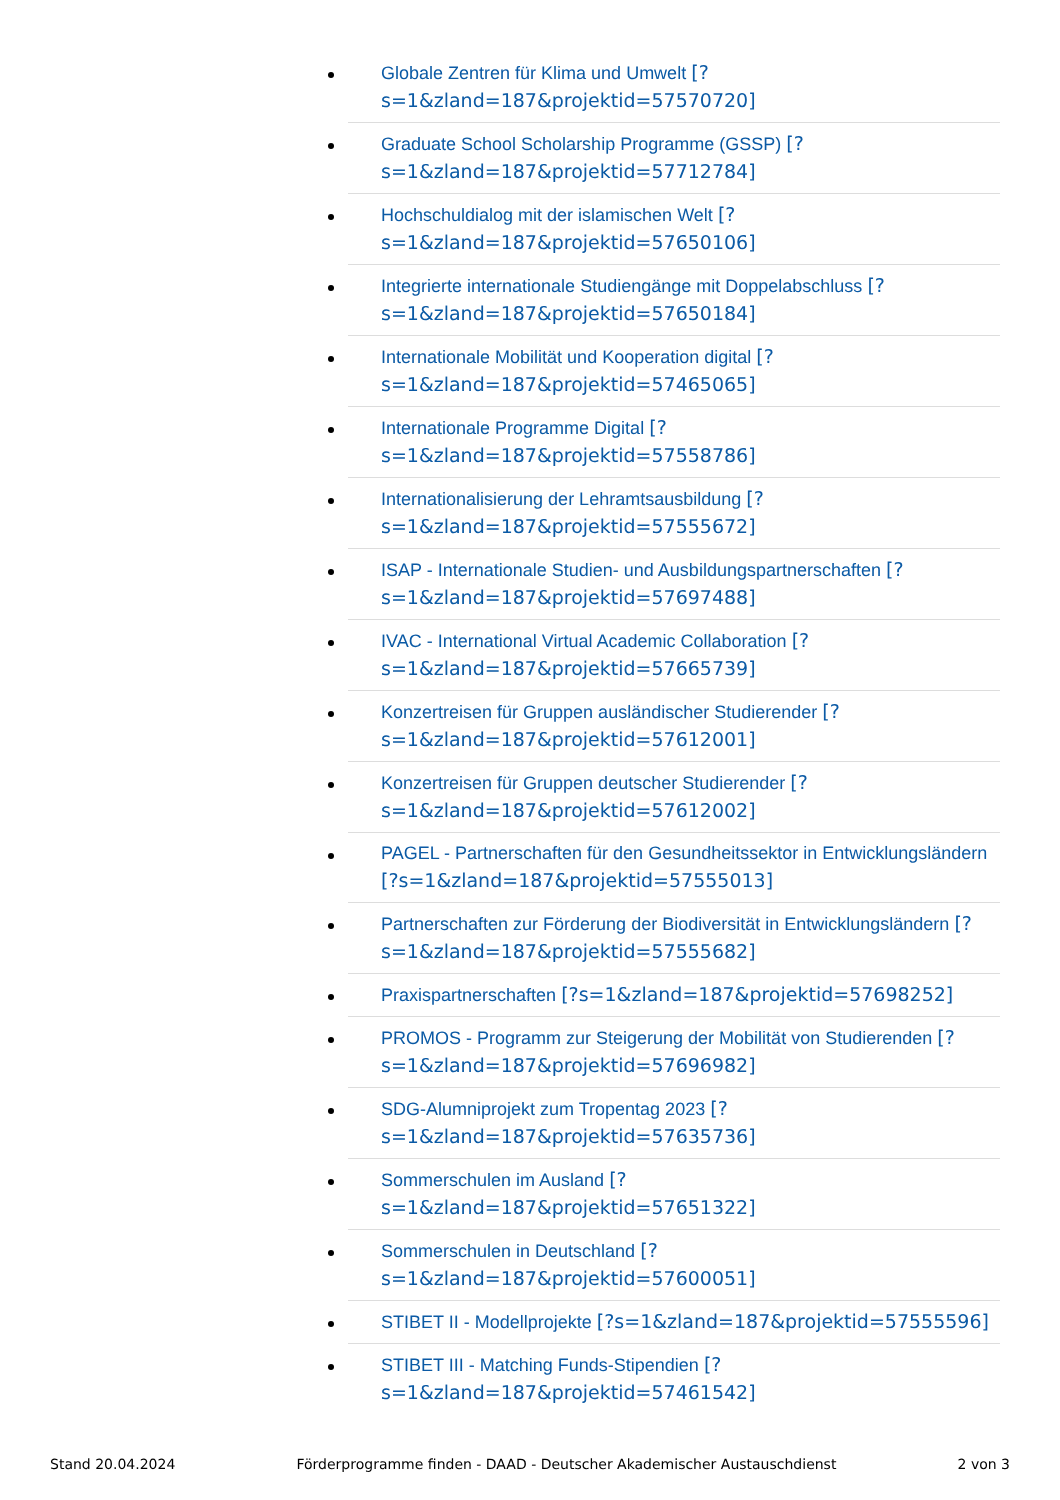Globale Zentren für Klima und Umwelt [?s=1&zland=187&projektid=57570720]
Graduate School Scholarship Programme (GSSP) [?s=1&zland=187&projektid=57712784]
Hochschuldialog mit der islamischen Welt [?s=1&zland=187&projektid=57650106]
Integrierte internationale Studiengänge mit Doppelabschluss [?s=1&zland=187&projektid=57650184]
Internationale Mobilität und Kooperation digital [?s=1&zland=187&projektid=57465065]
Internationale Programme Digital [?s=1&zland=187&projektid=57558786]
Internationalisierung der Lehramtsausbildung [?s=1&zland=187&projektid=57555672]
ISAP - Internationale Studien- und Ausbildungspartnerschaften [?s=1&zland=187&projektid=57697488]
IVAC - International Virtual Academic Collaboration [?s=1&zland=187&projektid=57665739]
Konzertreisen für Gruppen ausländischer Studierender [?s=1&zland=187&projektid=57612001]
Konzertreisen für Gruppen deutscher Studierender [?s=1&zland=187&projektid=57612002]
PAGEL - Partnerschaften für den Gesundheitssektor in Entwicklungsländern [?s=1&zland=187&projektid=57555013]
Partnerschaften zur Förderung der Biodiversität in Entwicklungsländern [?s=1&zland=187&projektid=57555682]
Praxispartnerschaften [?s=1&zland=187&projektid=57698252]
PROMOS - Programm zur Steigerung der Mobilität von Studierenden [?s=1&zland=187&projektid=57696982]
SDG-Alumniprojekt zum Tropentag 2023 [?s=1&zland=187&projektid=57635736]
Sommerschulen im Ausland [?s=1&zland=187&projektid=57651322]
Sommerschulen in Deutschland [?s=1&zland=187&projektid=57600051]
STIBET II - Modellprojekte [?s=1&zland=187&projektid=57555596]
STIBET III - Matching Funds-Stipendien [?s=1&zland=187&projektid=57461542]
Stand 20.04.2024 Förderprogramme finden - DAAD - Deutscher Akademischer Austauschdienst 2 von 3